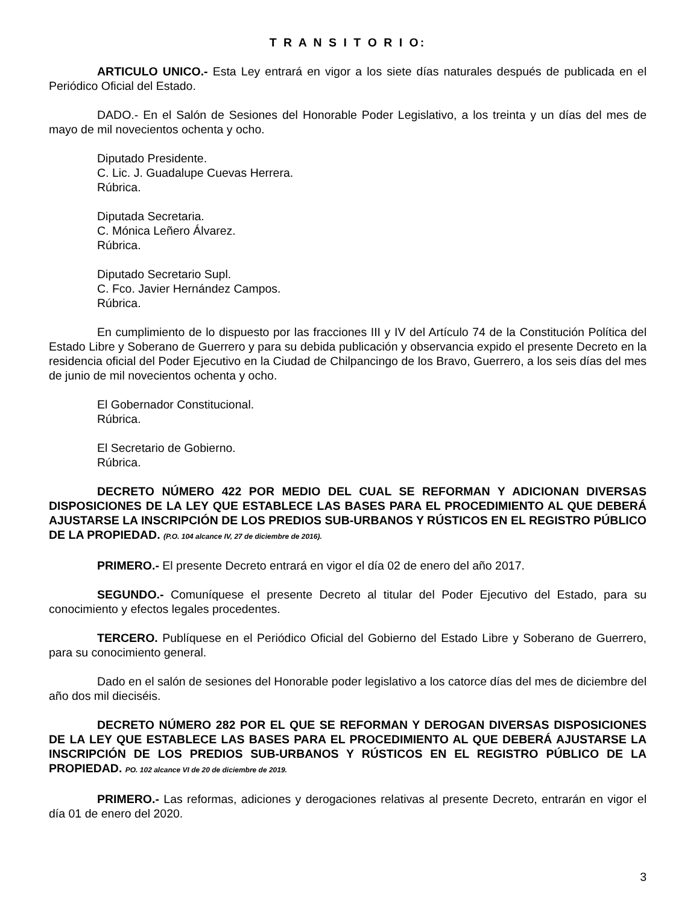T R A N S I T O R I O:
ARTICULO UNICO.- Esta Ley entrará en vigor a los siete días naturales después de publicada en el Periódico Oficial del Estado.
DADO.- En el Salón de Sesiones del Honorable Poder Legislativo, a los treinta y un días del mes de mayo de mil novecientos ochenta y ocho.
Diputado Presidente.
C. Lic. J. Guadalupe Cuevas Herrera.
Rúbrica.
Diputada Secretaria.
C. Mónica Leñero Álvarez.
Rúbrica.
Diputado Secretario Supl.
C. Fco. Javier Hernández Campos.
Rúbrica.
En cumplimiento de lo dispuesto por las fracciones III y IV del Artículo 74 de la Constitución Política del Estado Libre y Soberano de Guerrero y para su debida publicación y observancia expido el presente Decreto en la residencia oficial del Poder Ejecutivo en la Ciudad de Chilpancingo de los Bravo, Guerrero, a los seis días del mes de junio de mil novecientos ochenta y ocho.
El Gobernador Constitucional.
Rúbrica.
El Secretario de Gobierno.
Rúbrica.
DECRETO NÚMERO 422 POR MEDIO DEL CUAL SE REFORMAN Y ADICIONAN DIVERSAS DISPOSICIONES DE LA LEY QUE ESTABLECE LAS BASES PARA EL PROCEDIMIENTO AL QUE DEBERÁ AJUSTARSE LA INSCRIPCIÓN DE LOS PREDIOS SUB-URBANOS Y RÚSTICOS EN EL REGISTRO PÚBLICO DE LA PROPIEDAD. (P.O. 104 alcance IV, 27 de diciembre de 2016).
PRIMERO.- El presente Decreto entrará en vigor el día 02 de enero del año 2017.
SEGUNDO.- Comuníquese el presente Decreto al titular del Poder Ejecutivo del Estado, para su conocimiento y efectos legales procedentes.
TERCERO. Publíquese en el Periódico Oficial del Gobierno del Estado Libre y Soberano de Guerrero, para su conocimiento general.
Dado en el salón de sesiones del Honorable poder legislativo a los catorce días del mes de diciembre del año dos mil dieciséis.
DECRETO NÚMERO 282 POR EL QUE SE REFORMAN Y DEROGAN DIVERSAS DISPOSICIONES DE LA LEY QUE ESTABLECE LAS BASES PARA EL PROCEDIMIENTO AL QUE DEBERÁ AJUSTARSE LA INSCRIPCIÓN DE LOS PREDIOS SUB-URBANOS Y RÚSTICOS EN EL REGISTRO PÚBLICO DE LA PROPIEDAD. PO. 102 alcance VI de 20 de diciembre de 2019.
PRIMERO.- Las reformas, adiciones y derogaciones relativas al presente Decreto, entrarán en vigor el día 01 de enero del 2020.
3